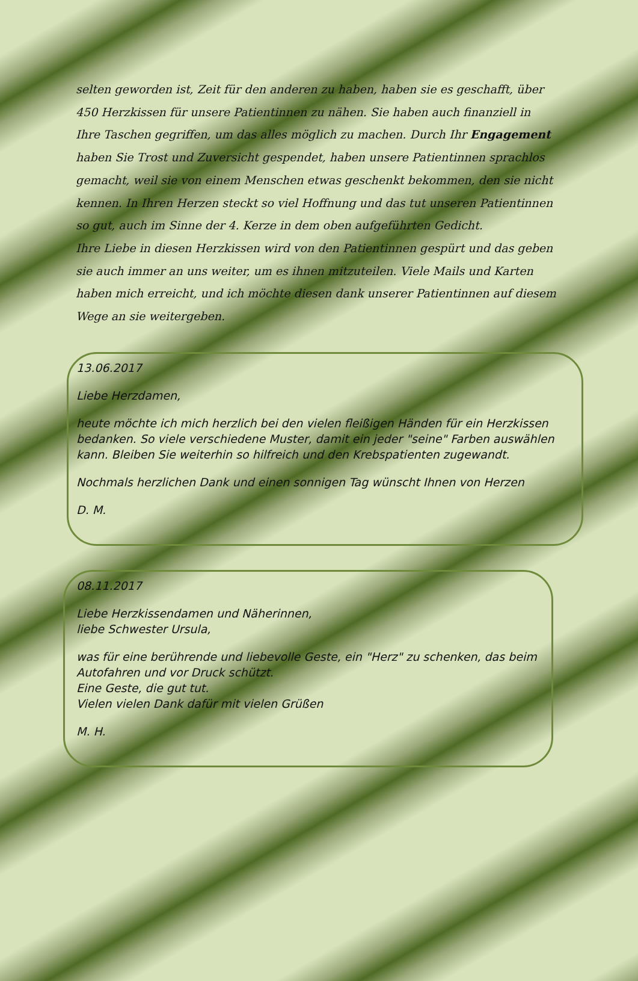selten geworden ist, Zeit für den anderen zu haben, haben sie es geschafft, über 450 Herzkissen für unsere Patientinnen zu nähen. Sie haben auch finanziell in Ihre Taschen gegriffen, um das alles möglich zu machen. Durch Ihr Engagement haben Sie Trost und Zuversicht gespendet, haben unsere Patientinnen sprachlos gemacht, weil sie von einem Menschen etwas geschenkt bekommen, den sie nicht kennen. In Ihren Herzen steckt so viel Hoffnung und das tut unseren Patientinnen so gut, auch im Sinne der 4. Kerze in dem oben aufgeführten Gedicht.
Ihre Liebe in diesen Herzkissen wird von den Patientinnen gespürt und das geben sie auch immer an uns weiter, um es ihnen mitzuteilen. Viele Mails und Karten haben mich erreicht, und ich möchte diesen dank unserer Patientinnen auf diesem Wege an sie weitergeben.
13.06.2017
Liebe Herzdamen,
heute möchte ich mich herzlich bei den vielen fleißigen Händen für ein Herzkissen bedanken. So viele verschiedene Muster, damit ein jeder "seine" Farben auswählen kann. Bleiben Sie weiterhin so hilfreich und den Krebspatienten zugewandt.
Nochmals herzlichen Dank und einen sonnigen Tag wünscht Ihnen von Herzen
D. M.
08.11.2017
Liebe Herzkissendamen und Näherinnen,
liebe Schwester Ursula,
was für eine berührende und liebevolle Geste, ein "Herz" zu schenken, das beim Autofahren und vor Druck schützt.
Eine Geste, die gut tut.
Vielen vielen Dank dafür mit vielen Grüßen
M. H.